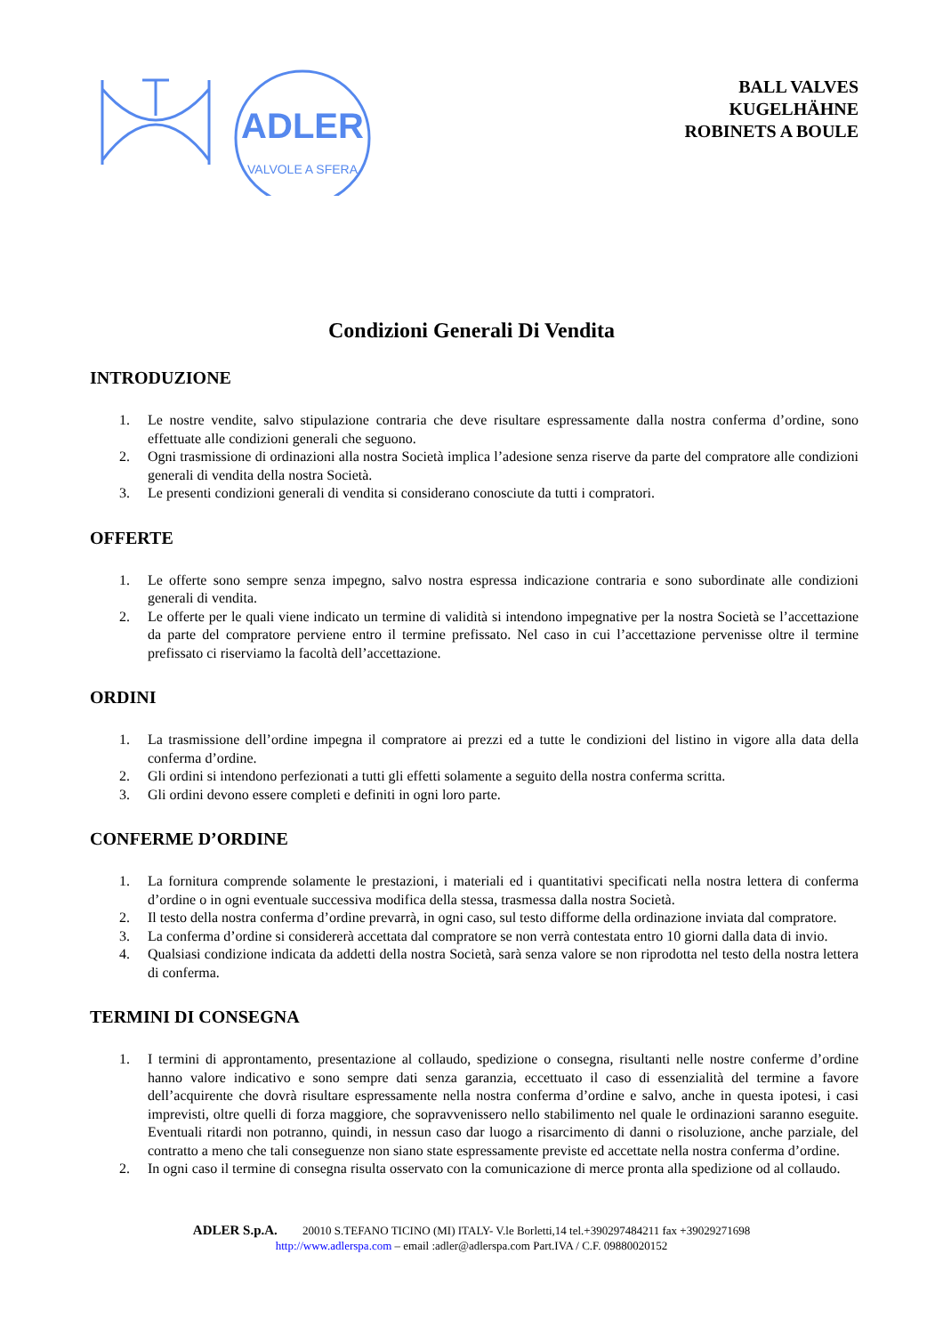ADLER
VALVOLE A SFERA
BALL VALVES
KUGELHÄHNE
ROBINETS A BOULE
Condizioni Generali Di Vendita
INTRODUZIONE
1. Le nostre vendite, salvo stipulazione contraria che deve risultare espressamente dalla nostra conferma d’ordine, sono effettuate alle condizioni generali che seguono.
2. Ogni trasmissione di ordinazioni alla nostra Società implica l’adesione senza riserve da parte del compratore alle condizioni generali di vendita della nostra Società.
3. Le presenti condizioni generali di vendita si considerano conosciute da tutti i compratori.
OFFERTE
1. Le offerte sono sempre senza impegno, salvo nostra espressa indicazione contraria e sono subordinate alle condizioni generali di vendita.
2. Le offerte per le quali viene indicato un termine di validità si intendono impegnative per la nostra Società se l’accettazione da parte del compratore perviene entro il termine prefissato. Nel caso in cui l’accettazione pervenisse oltre il termine prefissato ci riserviamo la facoltà dell’accettazione.
ORDINI
1. La trasmissione dell’ordine impegna il compratore ai prezzi ed a tutte le condizioni del listino in vigore alla data della conferma d’ordine.
2. Gli ordini si intendono perfezionati a tutti gli effetti solamente a seguito della nostra conferma scritta.
3. Gli ordini devono essere completi e definiti in ogni loro parte.
CONFERME D’ORDINE
1. La fornitura comprende solamente le prestazioni, i materiali ed i quantitativi specificati nella nostra lettera di conferma d’ordine o in ogni eventuale successiva modifica della stessa, trasmessa dalla nostra Società.
2. Il testo della nostra conferma d’ordine prevarrà, in ogni caso, sul testo difforme della ordinazione inviata dal compratore.
3. La conferma d’ordine si considererà accettata dal compratore se non verrà contestata entro 10 giorni dalla data di invio.
4. Qualsiasi condizione indicata da addetti della nostra Società, sarà senza valore se non riprodotta nel testo della nostra lettera di conferma.
TERMINI DI CONSEGNA
1. I termini di approntamento, presentazione al collaudo, spedizione o consegna, risultanti nelle nostre conferme d’ordine hanno valore indicativo e sono sempre dati senza garanzia, eccettuato il caso di essenzialità del termine a favore dell’acquirente che dovrà risultare espressamente nella nostra conferma d’ordine e salvo, anche in questa ipotesi, i casi imprevisti, oltre quelli di forza maggiore, che sopravvenissero nello stabilimento nel quale le ordinazioni saranno eseguite. Eventuali ritardi non potranno, quindi, in nessun caso dar luogo a risarcimento di danni o risoluzione, anche parziale, del contratto a meno che tali conseguenze non siano state espressamente previste ed accettate nella nostra conferma d’ordine.
2. In ogni caso il termine di consegna risulta osservato con la comunicazione di merce pronta alla spedizione od al collaudo.
ADLER S.p.A. 20010 S.TEFANO TICINO (MI) ITALY- V.le Borletti,14 tel.+390297484211 fax +39029271698
http://www.adlerspa.com – email :adler@adlerspa.com Part.IVA / C.F. 09880020152